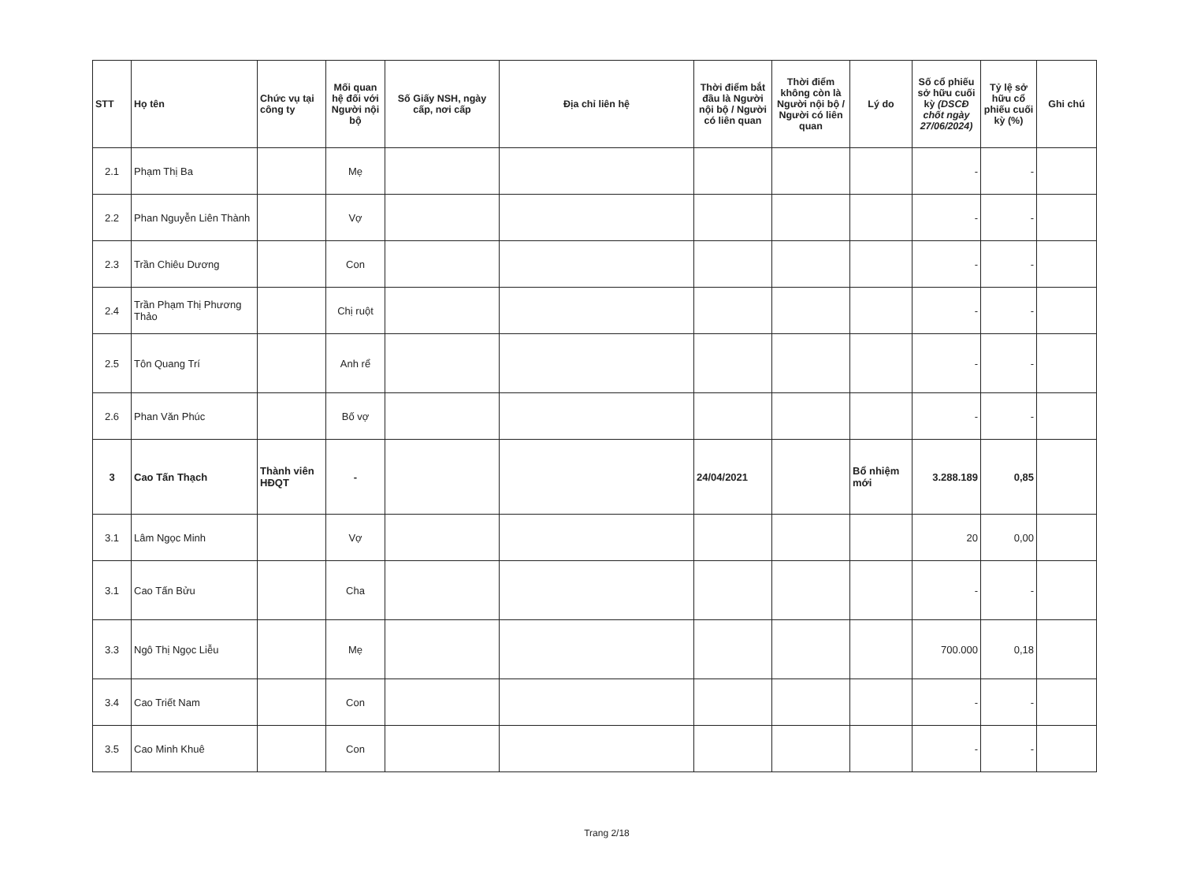| STT | Họ tên | Chức vụ tại công ty | Mối quan hệ đối với Người nội bộ | Số Giấy NSH, ngày cấp, nơi cấp | Địa chỉ liên hệ | Thời điểm bắt đầu là Người nội bộ / Người có liên quan | Thời điểm không còn là Người nội bộ / Người có liên quan | Lý do | Số cổ phiếu sở hữu cuối kỳ (DSCĐ chốt ngày 27/06/2024) | Tỷ lệ sở hữu cổ phiếu cuối kỳ (%) | Ghi chú |
| --- | --- | --- | --- | --- | --- | --- | --- | --- | --- | --- | --- |
| 2.1 | Phạm Thị Ba | | Mẹ | | | | | | - | - | |
| 2.2 | Phan Nguyễn Liên Thành | | Vợ | | | | | | - | - | |
| 2.3 | Trần Chiêu Dương | | Con | | | | | | - | - | |
| 2.4 | Trần Phạm Thị Phương Thảo | | Chị ruột | | | | | | - | - | |
| 2.5 | Tôn Quang Trí | | Anh rể | | | | | | - | - | |
| 2.6 | Phan Văn Phúc | | Bố vợ | | | | | | - | - | |
| 3 | Cao Tấn Thạch | Thành viên HĐQT | - | | | 24/04/2021 | | Bổ nhiệm mới | 3.288.189 | 0,85 | |
| 3.1 | Lâm Ngọc Minh | | Vợ | | | | | | 20 | 0,00 | |
| 3.1 | Cao Tấn Bửu | | Cha | | | | | | - | - | |
| 3.3 | Ngô Thị Ngọc Liễu | | Mẹ | | | | | | 700.000 | 0,18 | |
| 3.4 | Cao Triết Nam | | Con | | | | | | - | - | |
| 3.5 | Cao Minh Khuê | | Con | | | | | | - | - | |
Trang 2/18